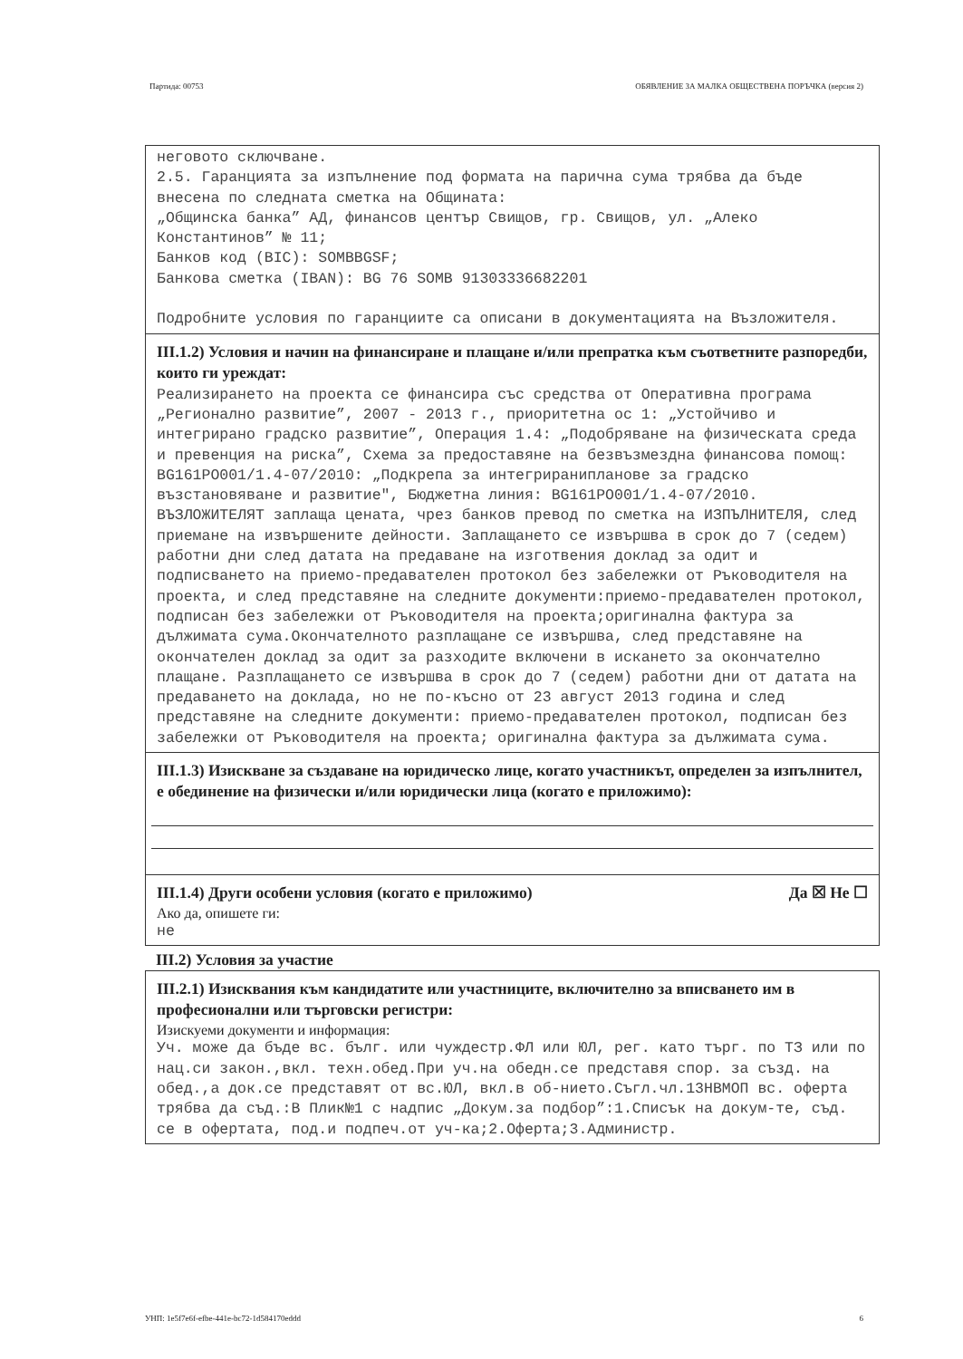Партида: 00753 ОБЯВЛЕНИЕ ЗА МАЛКА ОБЩЕСТВЕНА ПОРЪЧКА (версия 2)
неговото сключване.
2.5. Гаранцията за изпълнение под формата на парична сума трябва да бъде внесена по следната сметка на Общината:
„Общинска банка” АД, финансов център Свищов, гр. Свищов, ул. „Алеко Константинов” № 11;
Банков код (BIC): SOMBBGSF;
Банкова сметка (IBAN): BG 76 SOMB 91303336682201
Подробните условия по гаранциите са описани в документацията на Възложителя.
III.1.2) Условия и начин на финансиране и плащане и/или препратка към съответните разпоредби, които ги уреждат:
Реализирането на проекта се финансира със средства от Оперативна програма „Регионално развитие”, 2007 - 2013 г., приоритетна ос 1: „Устойчиво и интегрирано градско развитие”, Операция 1.4: „Подобряване на физическата среда и превенция на риска”, Схема за предоставяне на безвъзмездна финансова помощ: BG161PO001/1.4-07/2010: „Подкрепа за интегриранипланове за градско възстановяване и развитие", Бюджетна линия: BG161PO001/1.4-07/2010. ВЪЗЛОЖИТЕЛЯТ заплаща цената, чрез банков превод по сметка на ИЗПЪЛНИТЕЛЯ, след приемане на извършените дейности. Заплащането се извършва в срок до 7 (седем) работни дни след датата на предаване на изготвения доклад за одит и подписването на приемо-предавателен протокол без забележки от Ръководителя на проекта, и след представяне на следните документи:приемо-предавателен протокол, подписан без забележки от Ръководителя на проекта;оригинална фактура за дължимата сума.Окончателното разплащане се извършва, след представяне на окончателен доклад за одит за разходите включени в искането за окончателно плащане. Разплащането се извършва в срок до 7 (седем) работни дни от датата на предаването на доклада, но не по-късно от 23 август 2013 година и след представяне на следните документи: приемо-предавателен протокол, подписан без забележки от Ръководителя на проекта; оригинална фактура за дължимата сума.
III.1.3) Изискване за създаване на юридическо лице, когато участникът, определен за изпълнител, е обединение на физически и/или юридически лица (когато е приложимо):
III.1.4) Други особени условия (когато е приложимо) Да ☒ Не ☐
Ако да, опишете ги:
не
III.2) Условия за участие
III.2.1) Изисквания към кандидатите или участниците, включително за вписването им в професионални или търговски регистри:
Изискуеми документи и информация:
Уч. може да бъде вс. бълг. или чуждестр.ФЛ или ЮЛ, рег. като търг. по ТЗ или по нац.си закон.,вкл. техн.обед.При уч.на обедн.се представя спор. за създ. на обед.,а док.се представят от вс.ЮЛ, вкл.в об-нието.Съгл.чл.13НВМОП вс. оферта трябва да съд.:В Плик№1 с надпис „Докум.за подбор”:1.Списък на докум-те, съд. се в офертата, под.и подпеч.от уч-ка;2.Оферта;3.Администр.
УНП: 1e5f7e6f-efbe-441e-bc72-1d584170eddd 6